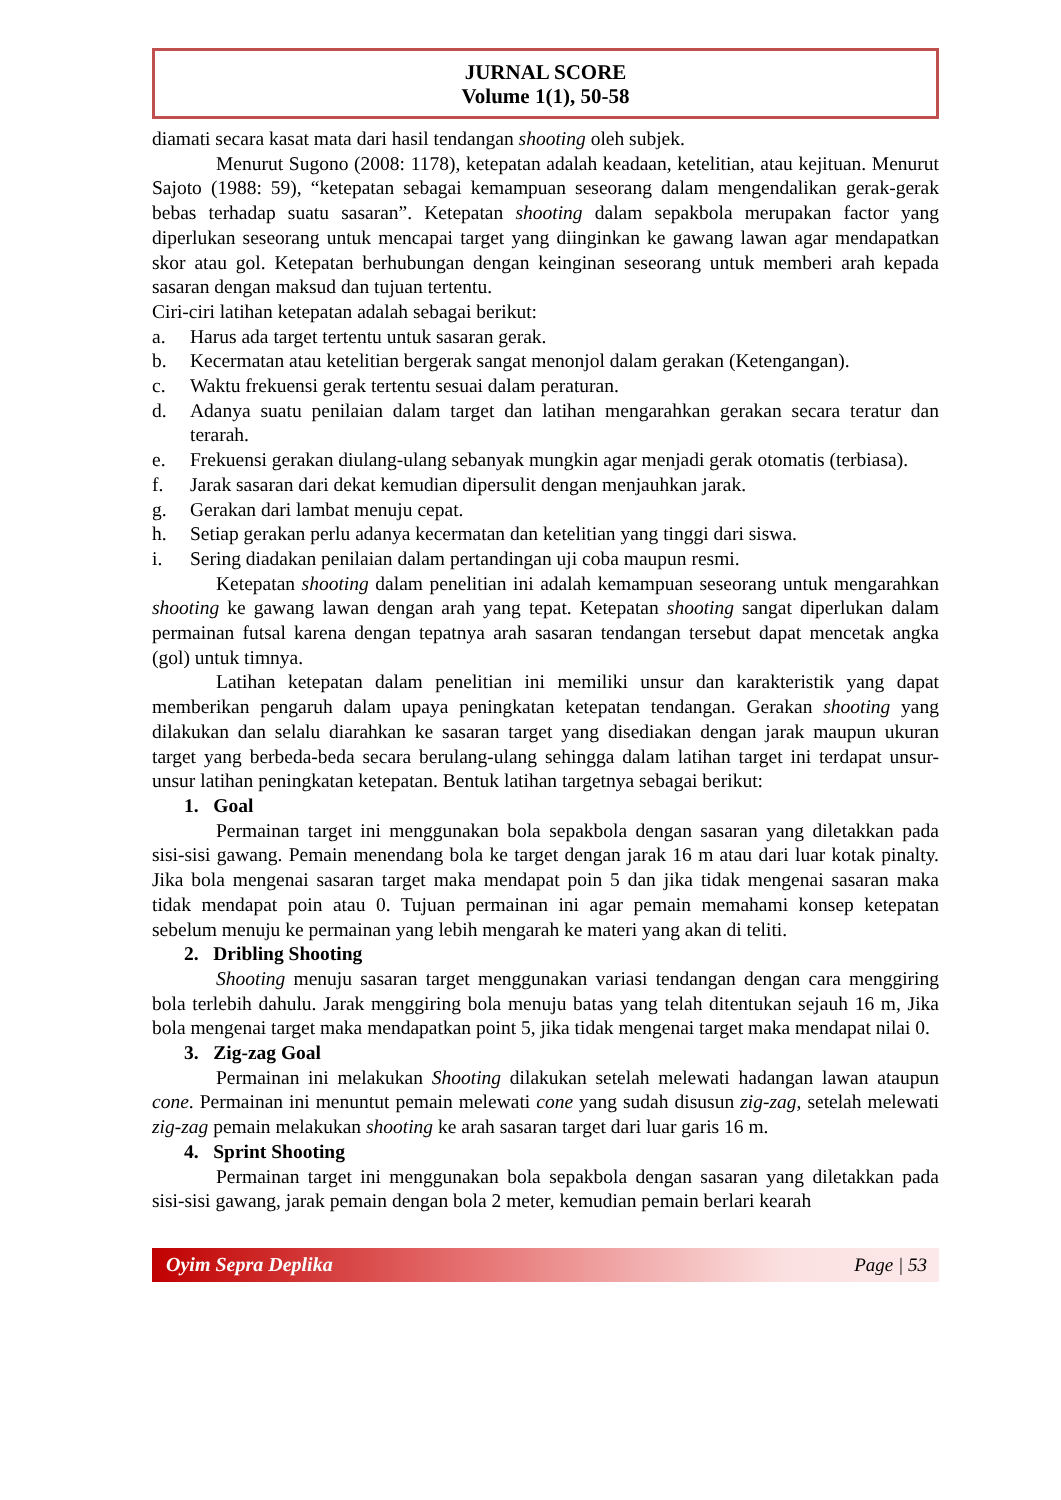JURNAL SCORE
Volume 1(1), 50-58
diamati secara kasat mata dari hasil tendangan shooting oleh subjek.
Menurut Sugono (2008: 1178), ketepatan adalah keadaan, ketelitian, atau kejituan. Menurut Sajoto (1988: 59), “ketepatan sebagai kemampuan seseorang dalam mengendalikan gerak-gerak bebas terhadap suatu sasaran”. Ketepatan shooting dalam sepakbola merupakan factor yang diperlukan seseorang untuk mencapai target yang diinginkan ke gawang lawan agar mendapatkan skor atau gol. Ketepatan berhubungan dengan keinginan seseorang untuk memberi arah kepada sasaran dengan maksud dan tujuan tertentu.
Ciri-ciri latihan ketepatan adalah sebagai berikut:
a. Harus ada target tertentu untuk sasaran gerak.
b. Kecermatan atau ketelitian bergerak sangat menonjol dalam gerakan (Ketengangan).
c. Waktu frekuensi gerak tertentu sesuai dalam peraturan.
d. Adanya suatu penilaian dalam target dan latihan mengarahkan gerakan secara teratur dan terarah.
e. Frekuensi gerakan diulang-ulang sebanyak mungkin agar menjadi gerak otomatis (terbiasa).
f. Jarak sasaran dari dekat kemudian dipersulit dengan menjauhkan jarak.
g. Gerakan dari lambat menuju cepat.
h. Setiap gerakan perlu adanya kecermatan dan ketelitian yang tinggi dari siswa.
i. Sering diadakan penilaian dalam pertandingan uji coba maupun resmi.
Ketepatan shooting dalam penelitian ini adalah kemampuan seseorang untuk mengarahkan shooting ke gawang lawan dengan arah yang tepat. Ketepatan shooting sangat diperlukan dalam permainan futsal karena dengan tepatnya arah sasaran tendangan tersebut dapat mencetak angka (gol) untuk timnya.
Latihan ketepatan dalam penelitian ini memiliki unsur dan karakteristik yang dapat memberikan pengaruh dalam upaya peningkatan ketepatan tendangan. Gerakan shooting yang dilakukan dan selalu diarahkan ke sasaran target yang disediakan dengan jarak maupun ukuran target yang berbeda-beda secara berulang-ulang sehingga dalam latihan target ini terdapat unsur-unsur latihan peningkatan ketepatan. Bentuk latihan targetnya sebagai berikut:
1. Goal
Permainan target ini menggunakan bola sepakbola dengan sasaran yang diletakkan pada sisi-sisi gawang. Pemain menendang bola ke target dengan jarak 16 m atau dari luar kotak pinalty. Jika bola mengenai sasaran target maka mendapat poin 5 dan jika tidak mengenai sasaran maka tidak mendapat poin atau 0. Tujuan permainan ini agar pemain memahami konsep ketepatan sebelum menuju ke permainan yang lebih mengarah ke materi yang akan di teliti.
2. Dribling Shooting
Shooting menuju sasaran target menggunakan variasi tendangan dengan cara menggiring bola terlebih dahulu. Jarak menggiring bola menuju batas yang telah ditentukan sejauh 16 m, Jika bola mengenai target maka mendapatkan point 5, jika tidak mengenai target maka mendapat nilai 0.
3. Zig-zag Goal
Permainan ini melakukan Shooting dilakukan setelah melewati hadangan lawan ataupun cone. Permainan ini menuntut pemain melewati cone yang sudah disusun zig-zag, setelah melewati zig-zag pemain melakukan shooting ke arah sasaran target dari luar garis 16 m.
4. Sprint Shooting
Permainan target ini menggunakan bola sepakbola dengan sasaran yang diletakkan pada sisi-sisi gawang, jarak pemain dengan bola 2 meter, kemudian pemain berlari kearah
Oyim Sepra Deplika Page | 53